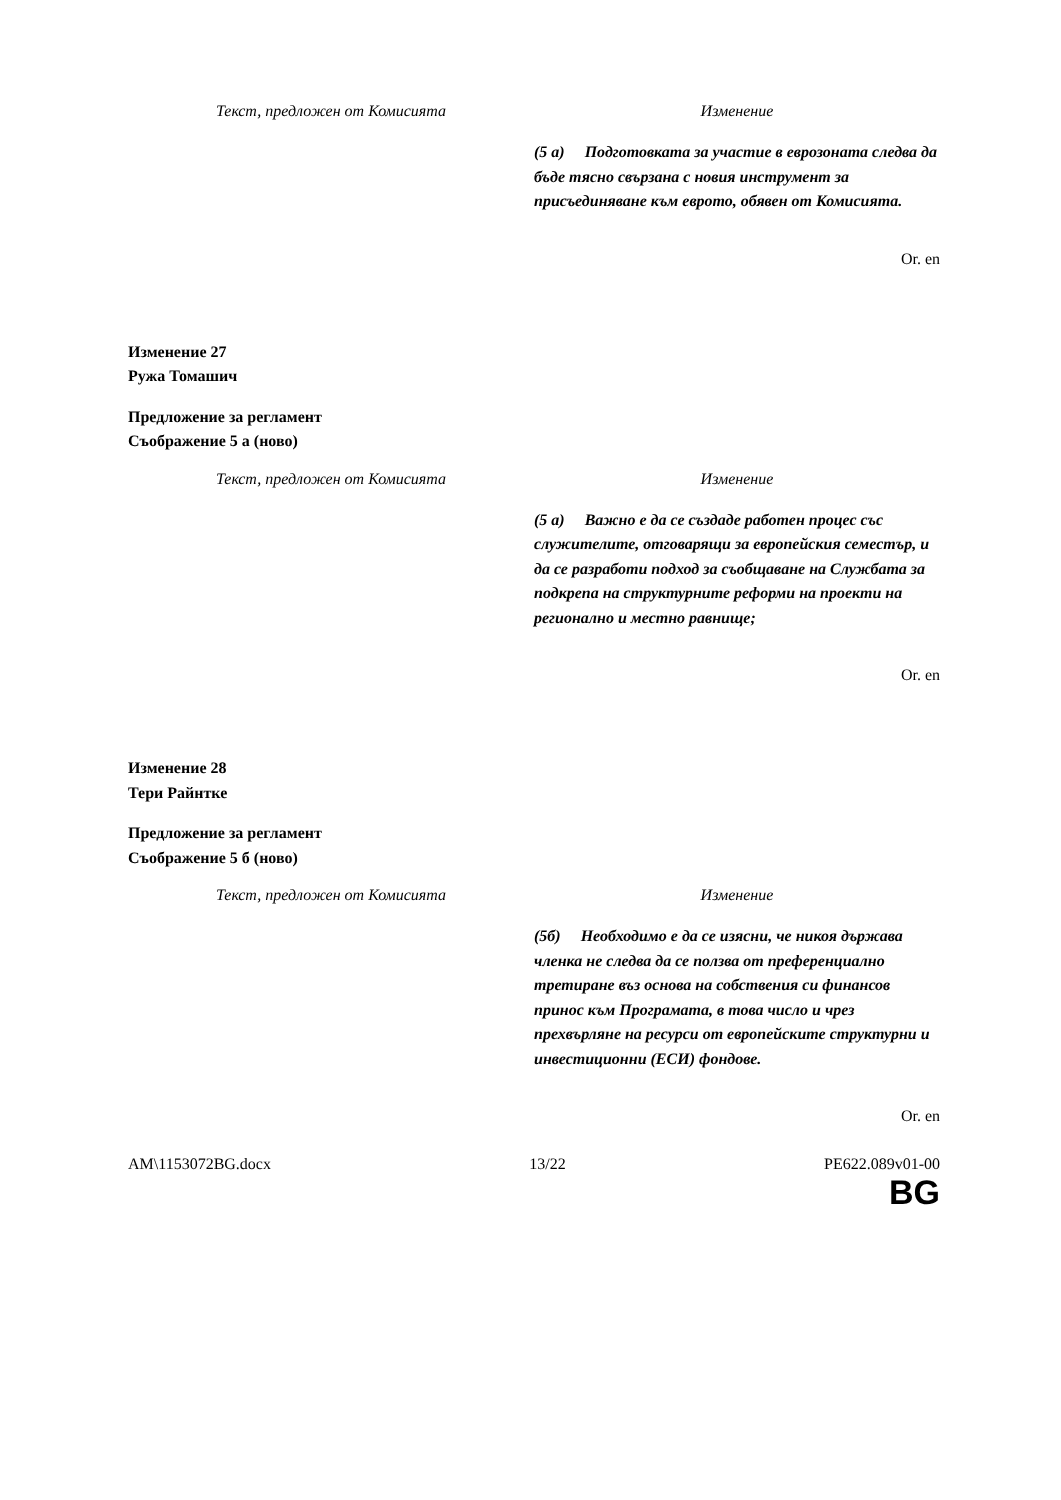| Текст, предложен от Комисията | Изменение |
| --- | --- |
| | (5 а) Подготовката за участие в еврозоната следва да бъде тясно свързана с новия инструмент за присъединяване към еврото, обявен от Комисията. |
Or. en
Изменение 27
Ружа Томашич
Предложение за регламент
Съображение 5 а (ново)
| Текст, предложен от Комисията | Изменение |
| --- | --- |
| | (5 а) Важно е да се създаде работен процес със служителите, отговарящи за европейския семестър, и да се разработи подход за съобщаване на Службата за подкрепа на структурните реформи на проекти на регионално и местно равнище; |
Or. en
Изменение 28
Тери Райнтке
Предложение за регламент
Съображение 5 б (ново)
| Текст, предложен от Комисията | Изменение |
| --- | --- |
| | (5б) Необходимо е да се изясни, че никоя държава членка не следва да се ползва от преференциално третиране въз основа на собствения си финансов принос към Програмата, в това число и чрез прехвърляне на ресурси от европейските структурни и инвестиционни (ЕСИ) фондове. |
Or. en
AM\1153072BG.docx 13/22 PE622.089v01-00
BG